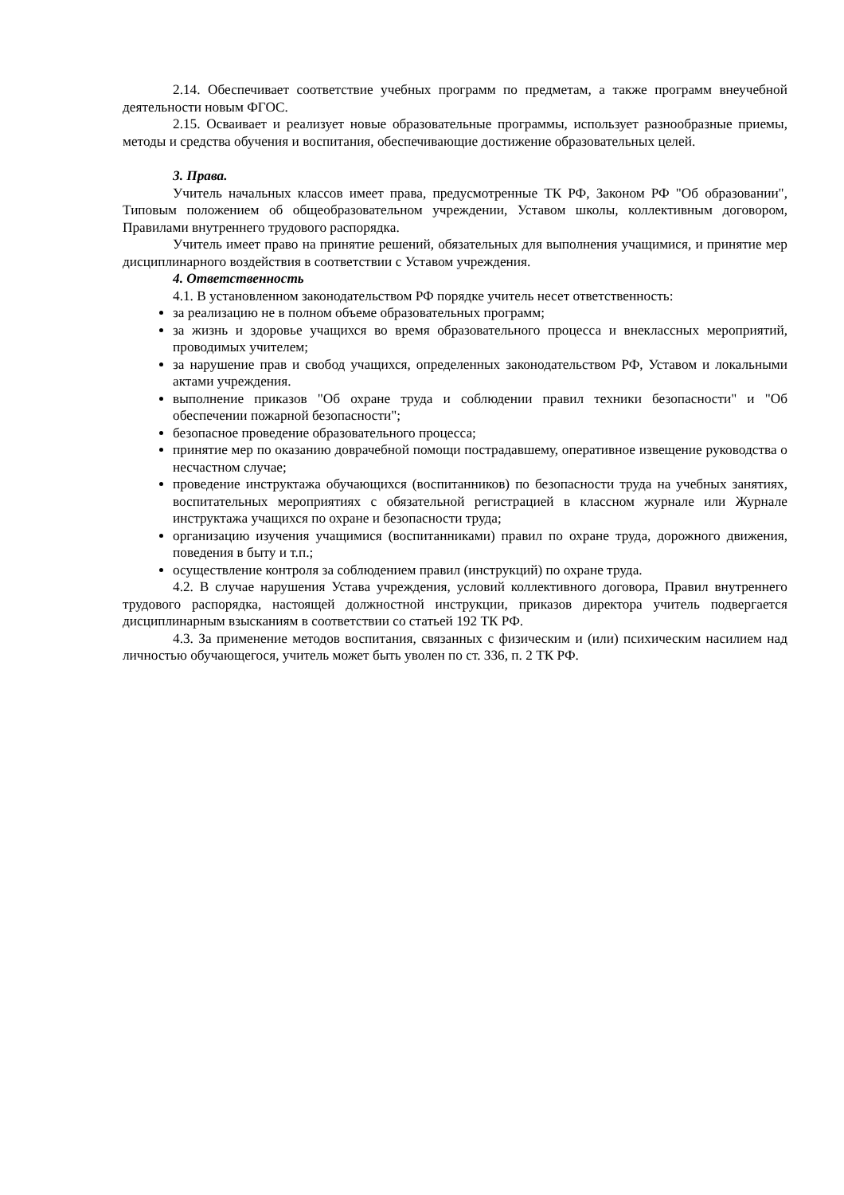2.14. Обеспечивает соответствие учебных программ по предметам, а также программ внеучебной деятельности новым ФГОС.
2.15. Осваивает и реализует новые образовательные программы, использует разнообразные приемы, методы и средства обучения и воспитания, обеспечивающие достижение образовательных целей.
3. Права.
Учитель начальных классов имеет права, предусмотренные ТК РФ, Законом РФ "Об образовании", Типовым положением об общеобразовательном учреждении, Уставом школы, коллективным договором, Правилами внутреннего трудового распорядка.
Учитель имеет право на принятие решений, обязательных для выполнения учащимися, и принятие мер дисциплинарного воздействия в соответствии с Уставом учреждения.
4. Ответственность
4.1. В установленном законодательством РФ порядке учитель несет ответственность:
за реализацию не в полном объеме образовательных программ;
за жизнь и здоровье учащихся во время образовательного процесса и внеклассных мероприятий, проводимых учителем;
за нарушение прав и свобод учащихся, определенных законодательством РФ, Уставом и локальными актами учреждения.
выполнение приказов "Об охране труда и соблюдении правил техники безопасности" и "Об обеспечении пожарной безопасности";
безопасное проведение образовательного процесса;
принятие мер по оказанию доврачебной помощи пострадавшему, оперативное извещение руководства о несчастном случае;
проведение инструктажа обучающихся (воспитанников) по безопасности труда на учебных занятиях, воспитательных мероприятиях с обязательной регистрацией в классном журнале или Журнале инструктажа учащихся по охране и безопасности труда;
организацию изучения учащимися (воспитанниками) правил по охране труда, дорожного движения, поведения в быту и т.п.;
осуществление контроля за соблюдением правил (инструкций) по охране труда.
4.2. В случае нарушения Устава учреждения, условий коллективного договора, Правил внутреннего трудового распорядка, настоящей должностной инструкции, приказов директора учитель подвергается дисциплинарным взысканиям в соответствии со статьей 192 ТК РФ.
4.3. За применение методов воспитания, связанных с физическим и (или) психическим насилием над личностью обучающегося, учитель может быть уволен по ст. 336, п. 2 ТК РФ.